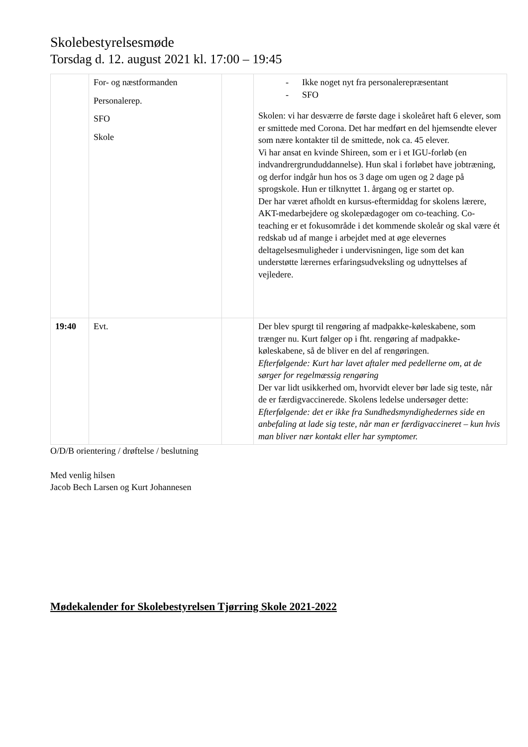Skolebestyrelsesmøde
Torsdag d. 12. august 2021 kl. 17:00 – 19:45
| | For- og næstformanden Personalerep. SFO Skole | | - Ikke noget nyt fra personalerepræsentant - SFO Skolen: vi har desværre de første dage i skoleåret haft 6 elever, som er smittede med Corona. Det har medført en del hjemsendte elever som nære kontakter til de smittede, nok ca. 45 elever. Vi har ansat en kvinde Shireen, som er i et IGU-forløb (en indvandrergrunduddannelse). Hun skal i forløbet have jobtræning, og derfor indgår hun hos os 3 dage om ugen og 2 dage på sprogskole. Hun er tilknyttet 1. årgang og er startet op. Der har været afholdt en kursus-eftermiddag for skolens lærere, AKT-medarbejdere og skolepædagoger om co-teaching. Co-teaching er et fokusområde i det kommende skoleår og skal være ét redskab ud af mange i arbejdet med at øge elevernes deltagelsesmuligheder i undervisningen, lige som det kan understøtte lærernes erfaringsudveksling og udnyttelses af vejledere. |
| 19:40 | Evt. | | Der blev spurgt til rengøring af madpakke-køleskabene, som trænger nu. Kurt følger op i fht. rengøring af madpakke-køleskabene, så de bliver en del af rengøringen. Efterfølgende: Kurt har lavet aftaler med pedellerne om, at de sørger for regelmæssig rengøring Der var lidt usikkerhed om, hvorvidt elever bør lade sig teste, når de er færdigvaccinerede. Skolens ledelse undersøger dette: Efterfølgende: det er ikke fra Sundhedsmyndighedernes side en anbefaling at lade sig teste, når man er færdigvaccineret – kun hvis man bliver nær kontakt eller har symptomer. |
O/D/B orientering / drøftelse / beslutning
Med venlig hilsen
Jacob Bech Larsen og Kurt Johannesen
Mødekalender for Skolebestyrelsen Tjørring Skole 2021-2022